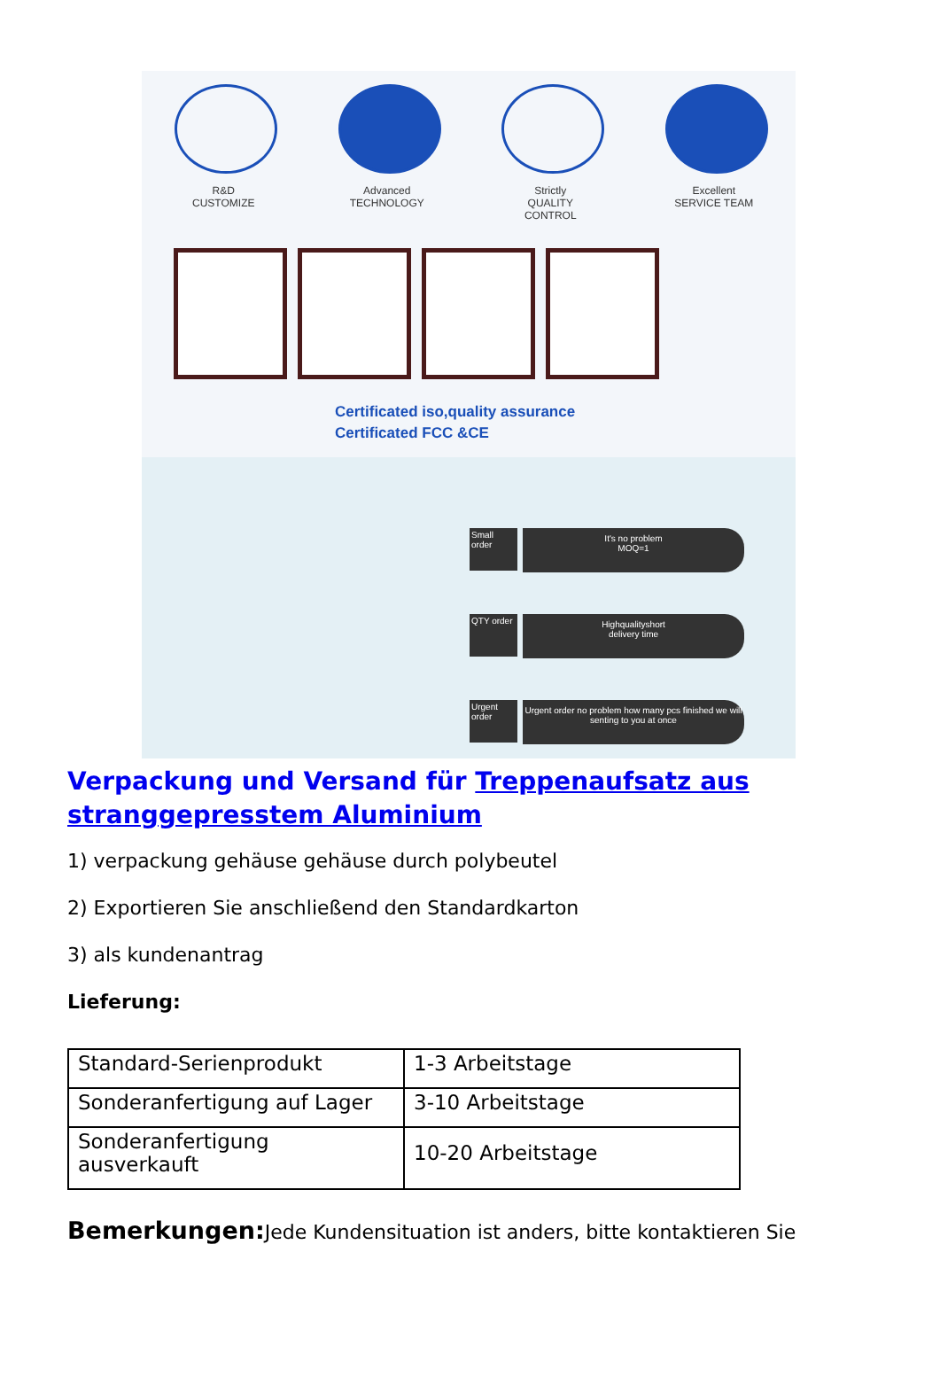R&D
CUSTOMIZE
Advanced
TECHNOLOGY
Strictly
QUALITY CONTROL
Excellent
SERVICE TEAM
Certificated iso,quality assurance
Certificated FCC &CE
Small order
It's no problem
MOQ=1
QTY order
Highqualityshort
delivery time
Urgent order
Urgent order no problem how many pcs finished we will senting to you at once
Verpackung und Versand für Treppenaufsatz aus stranggepresstem Aluminium
1) verpackung gehäuse gehäuse durch polybeutel
2) Exportieren Sie anschließend den Standardkarton
3) als kundenantrag
Lieferung:
| Standard-Serienprodukt | 1-3 Arbeitstage |
| Sonderanfertigung auf Lager | 3-10 Arbeitstage |
| Sonderanfertigung ausverkauft | 10-20 Arbeitstage |
Bemerkungen: Jede Kundensituation ist anders, bitte kontaktieren Sie